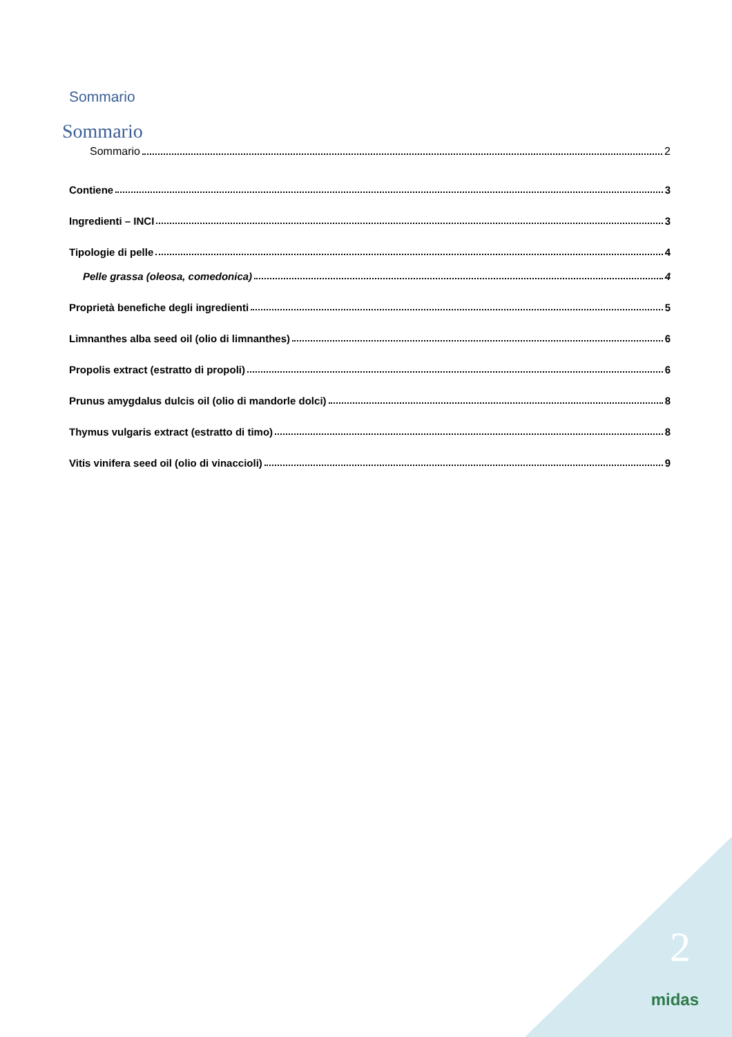Sommario
Sommario
Sommario 2
Contiene 3
Ingredienti – INCI 3
Tipologie di pelle 4
Pelle grassa (oleosa, comedonica) 4
Proprietà benefiche degli ingredienti 5
Limnanthes alba seed oil (olio di limnanthes) 6
Propolis extract (estratto di propoli) 6
Prunus amygdalus dulcis oil (olio di mandorle dolci) 8
Thymus vulgaris extract (estratto di timo) 8
Vitis vinifera seed oil (olio di vinaccioli) 9
2
midas